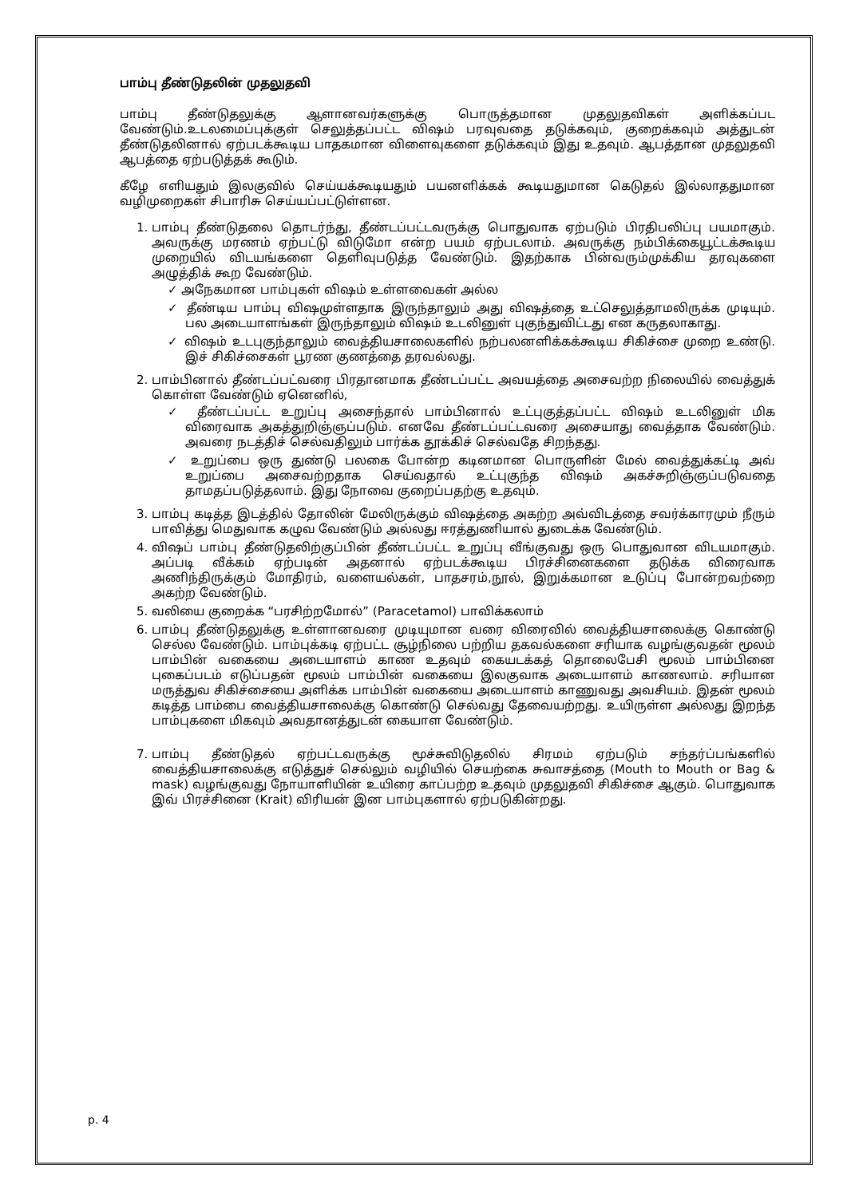பாம்பு தீண்டுதலின் முதலுதவி
பாம்பு தீண்டுதலுக்கு ஆளானவர்களுக்கு பொருத்தமான முதலுதவிகள் அளிக்கப்பட வேண்டும்.உடலமைப்புக்குள் செலுத்தப்பட்ட விஷம் பரவுவதை தடுக்கவும், குறைக்கவும் அத்துடன் தீண்டுதலினால் ஏற்படக்கூடிய பாதகமான விளைவுகளை தடுக்கவும் இது உதவும். ஆபத்தான முதலுதவி ஆபத்தை ஏற்படுத்தக் கூடும்.
கீழே எளியதும் இலகுவில் செய்யக்கூடியதும் பயனளிக்கக் கூடியதுமான கெடுதல் இல்லாததுமான வழிமுறைகள் சிபாரிசு செய்யப்பட்டுள்ளன.
1. பாம்பு தீண்டுதலை தொடர்ந்து, தீண்டப்பட்டவருக்கு பொதுவாக ஏற்படும் பிரதிபலிப்பு பயமாகும். அவருக்கு மரணம் ஏற்பட்டு விடுமோ என்ற பயம் ஏற்படலாம். அவருக்கு நம்பிக்கையூட்டக்கூடிய முறையில் விடயங்களை தெளிவுபடுத்த வேண்டும். இதற்காக பின்வரும்முக்கிய தரவுகளை அழுத்திக் கூற வேண்டும்.
✓ அநேகமான பாம்புகள் விஷம் உள்ளவைகள் அல்ல
✓ தீண்டிய பாம்பு விஷமுள்ளதாக இருந்தாலும் அது விஷத்தை உட்செலுத்தாமலிருக்க முடியும். பல அடையாளங்கள் இருந்தாலும் விஷம் உடலினுள் புகுந்துவிட்டது என கருதலாகாது.
✓ விஷம் உடபுகுந்தாலும் வைத்தியசாலைகளில் நற்பலனளிக்கக்கூடிய சிகிச்சை முறை உண்டு. இச் சிகிச்சைகள் பூரண குணத்தை தரவல்லது.
2. பாம்பினால் தீண்டப்பட்வரை பிரதானமாக தீண்டப்பட்ட அவயத்தை அசைவற்ற நிலையில் வைத்துக் கொள்ள வேண்டும் ஏனெனில்,
✓ தீண்டப்பட்ட உறுப்பு அசைந்தால் பாம்பினால் உட்புகுத்தப்பட்ட விஷம் உடலினுள் மிக விரைவாக அகத்துறிஞ்ஞப்படும். எனவே தீண்டப்பட்டவரை அசையாது வைத்தாக வேண்டும். அவரை நடத்திச் செல்வதிலும் பார்க்க தூக்கிச் செல்வதே சிறந்தது.
✓ உறுப்பை ஒரு துண்டு பலகை போன்ற கடினமான பொருளின் மேல் வைத்துக்கட்டி அவ் உறுப்பை அசைவற்றதாக செய்வதால் உட்புகுந்த விஷம் அகச்சுறிஞ்ஞப்படுவதை தாமதப்படுத்தலாம். இது நோவை குறைப்பதற்கு உதவும்.
3. பாம்பு கடித்த இடத்தில் தோலின் மேலிருக்கும் விஷத்தை அகற்ற அவ்விடத்தை சவர்க்காரமும் நீரும் பாவித்து மெதுவாக கழுவ வேண்டும் அல்லது ஈரத்துணியால் துடைக்க வேண்டும்.
4. விஷப் பாம்பு தீண்டுதலிற்குப்பின் தீண்டப்பட்ட உறுப்பு வீங்குவது ஒரு பொதுவான விடயமாகும். அப்படி வீக்கம் ஏற்படின் அதனால் ஏற்படக்கூடிய பிரச்சினைகளை தடுக்க விரைவாக அணிந்திருக்கும் மோதிரம், வளையல்கள், பாதசரம்,நூல், இறுக்கமான உடுப்பு போன்றவற்றை அகற்ற வேண்டும்.
5. வலியை குறைக்க “பரசிற்றமோல்” (Paracetamol) பாவிக்கலாம்
6. பாம்பு தீண்டுதலுக்கு உள்ளானவரை முடியுமான வரை விரைவில் வைத்தியசாலைக்கு கொண்டு செல்ல வேண்டும். பாம்புக்கடி ஏற்பட்ட சூழ்நிலை பற்றிய தகவல்களை சரியாக வழங்குவதன் மூலம் பாம்பின் வகையை அடையாளம் காண உதவும் கையடக்கத் தொலைபேசி மூலம் பாம்பினை புகைப்படம் எடுப்பதன் மூலம் பாம்பின் வகையை இலகுவாக அடையாளம் காணலாம். சரியான மருத்துவ சிகிச்சையை அளிக்க பாம்பின் வகையை அடையாளம் காணுவது அவசியம். இதன் மூலம் கடித்த பாம்பை வைத்தியசாலைக்கு கொண்டு செல்வது தேவையற்றது. உயிருள்ள அல்லது இறந்த பாம்புகளை மிகவும் அவதானத்துடன் கையாள வேண்டும்.
7. பாம்பு தீண்டுதல் ஏற்பட்டவருக்கு மூச்சுவிடுதலில் சிரமம் ஏற்படும் சந்தர்ப்பங்களில் வைத்தியசாலைக்கு எடுத்துச் செல்லும் வழியில் செயற்கை சுவாசத்தை (Mouth to Mouth or Bag & mask) வழங்குவது நோயாளியின் உயிரை காப்பற்ற உதவும் முதலுதவி சிகிச்சை ஆகும். பொதுவாக இவ் பிரச்சினை (Krait) விரியன் இன பாம்புகளால் ஏற்படுகின்றது.
p. 4